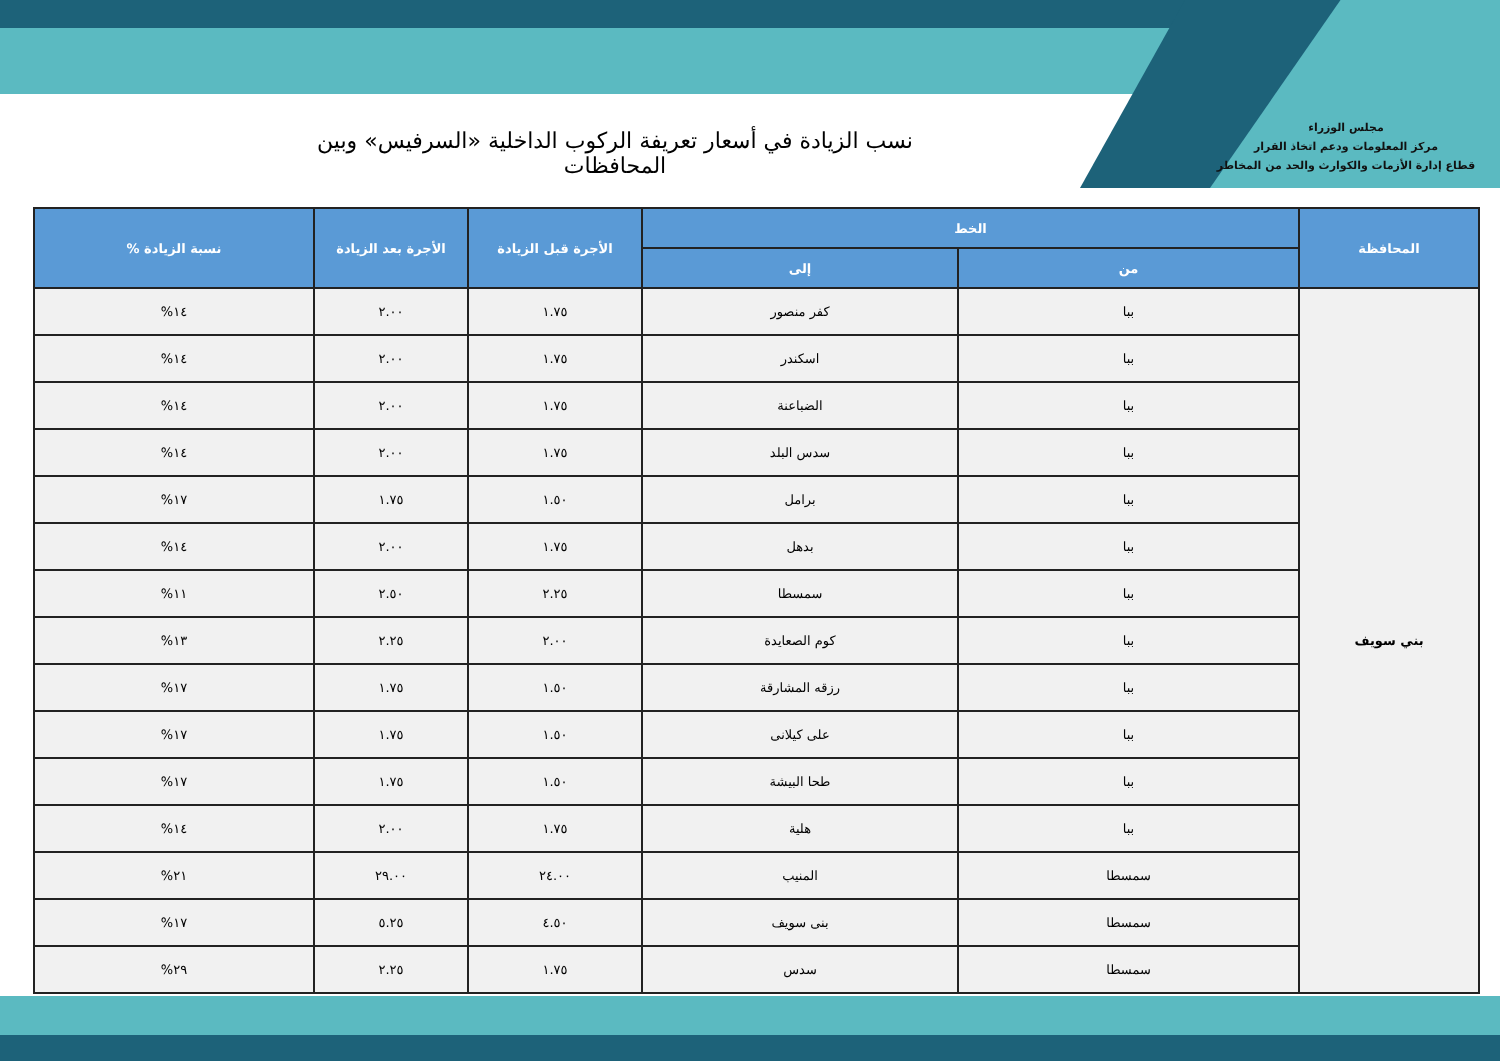مجلس الوزراء
مركز المعلومات ودعم اتخاذ القرار
قطاع إدارة الأزمات والكوارث والحد من المخاطر
نسب الزيادة في أسعار تعريفة الركوب الداخلية «السرفيس» وبين المحافظات
| المحافظة | الخط | | الأجرة قبل الزيادة | الأجرة بعد الزيادة | نسبة الزيادة % |
| --- | --- | --- | --- | --- | --- |
| | من | إلى | | | |
| بني سويف | ببا | كفر منصور | ١.٧٥ | ٢.٠٠ | ١٤% |
| | ببا | اسكندر | ١.٧٥ | ٢.٠٠ | ١٤% |
| | ببا | الضباعنة | ١.٧٥ | ٢.٠٠ | ١٤% |
| | ببا | سدس البلد | ١.٧٥ | ٢.٠٠ | ١٤% |
| | ببا | برامل | ١.٥٠ | ١.٧٥ | ١٧% |
| | ببا | بدهل | ١.٧٥ | ٢.٠٠ | ١٤% |
| | ببا | سمسطا | ٢.٢٥ | ٢.٥٠ | ١١% |
| | ببا | كوم الصعايدة | ٢.٠٠ | ٢.٢٥ | ١٣% |
| | ببا | رزقه المشارقة | ١.٥٠ | ١.٧٥ | ١٧% |
| | ببا | على كيلانى | ١.٥٠ | ١.٧٥ | ١٧% |
| | ببا | طحا البيشة | ١.٥٠ | ١.٧٥ | ١٧% |
| | ببا | هلية | ١.٧٥ | ٢.٠٠ | ١٤% |
| | سمسطا | المنيب | ٢٤.٠٠ | ٢٩.٠٠ | ٢١% |
| | سمسطا | بنى سويف | ٤.٥٠ | ٥.٢٥ | ١٧% |
| | سمسطا | سدس | ١.٧٥ | ٢.٢٥ | ٢٩% |